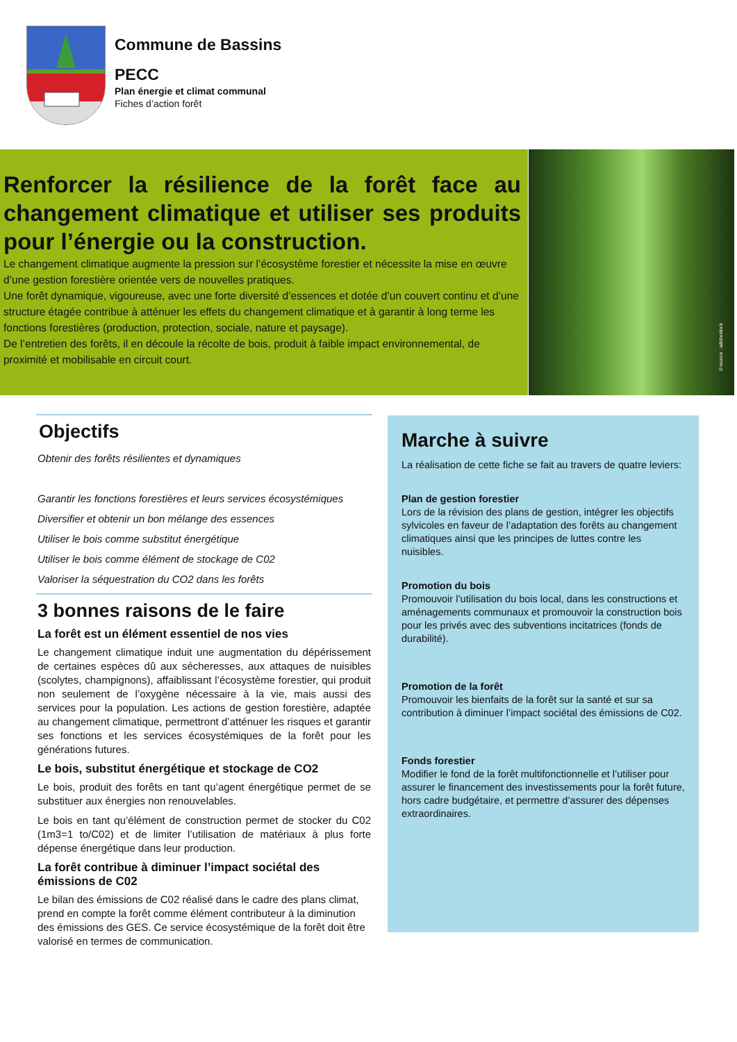Commune de Bassins
PECC
Plan énergie et climat communal
Fiches d’action forêt
Renforcer la résilience de la forêt face au changement climatique et utiliser ses produits pour l’énergie ou la construction.
Le changement climatique augmente la pression sur l’écosystème forestier et nécessite la mise en œuvre d’une gestion forestière orientée vers de nouvelles pratiques.
Une forêt dynamique, vigoureuse, avec une forte diversité d’essences et dotée d’un couvert continu et d’une structure étagée contribue à atténuer les effets du changement climatique et à garantir à long terme les fonctions forestières (production, protection, sociale, nature et paysage).
De l’entretien des forêts, il en découle la récolte de bois, produit à faible impact environnemental, de proximité et mobilisable en circuit court.
©source : adobestock
Objectifs
Obtenir des forêts résilientes et dynamiques
Garantir les fonctions forestières et leurs services écosystémiques
Diversifier et obtenir un bon mélange des essences
Utiliser le bois comme substitut énergétique
Utiliser le bois comme élément de stockage de C02
Valoriser la séquestration du CO2 dans les forêts
3 bonnes raisons de le faire
La forêt est un élément essentiel de nos vies
Le changement climatique induit une augmentation du dépérissement de certaines espèces dû aux sécheresses, aux attaques de nuisibles (scolytes, champignons), affaiblissant l’écosystème forestier, qui produit non seulement de l’oxygène nécessaire à la vie, mais aussi des services pour la population. Les actions de gestion forestière, adaptée au changement climatique, permettront d’atténuer les risques et garantir ses fonctions et les services écosystémiques de la forêt pour les générations futures.
Le bois, substitut énergétique et stockage de CO2
Le bois, produit des forêts en tant qu’agent énergétique permet de se substituer aux énergies non renouvelables.
Le bois en tant qu’élément de construction permet de stocker du C02 (1m3=1 to/C02) et de limiter l’utilisation de matériaux à plus forte dépense énergétique dans leur production.
La forêt contribue à diminuer l’impact sociétal des émissions de C02
Le bilan des émissions de C02 réalisé dans le cadre des plans climat, prend en compte la forêt comme élément contributeur à la diminution des émissions des GES. Ce service écosystémique de la forêt doit être valorisé en termes de communication.
Marche à suivre
La réalisation de cette fiche se fait au travers de quatre leviers:
Plan de gestion forestier
Lors de la révision des plans de gestion, intégrer les objectifs sylvicoles en faveur de l’adaptation des forêts au changement climatiques ainsi que les principes de luttes contre les nuisibles.
Promotion du bois
Promouvoir l’utilisation du bois local, dans les constructions et aménagements communaux et promouvoir la construction bois pour les privés avec des subventions incitatrices (fonds de durabilité).
Promotion de la forêt
Promouvoir les bienfaits de la forêt sur la santé et sur sa contribution à diminuer l’impact sociétal des émissions de C02.
Fonds forestier
Modifier le fond de la forêt multifonctionnelle et l’utiliser pour assurer le financement des investissements pour la forêt future, hors cadre budgétaire, et permettre d’assurer des dépenses extraordinaires.